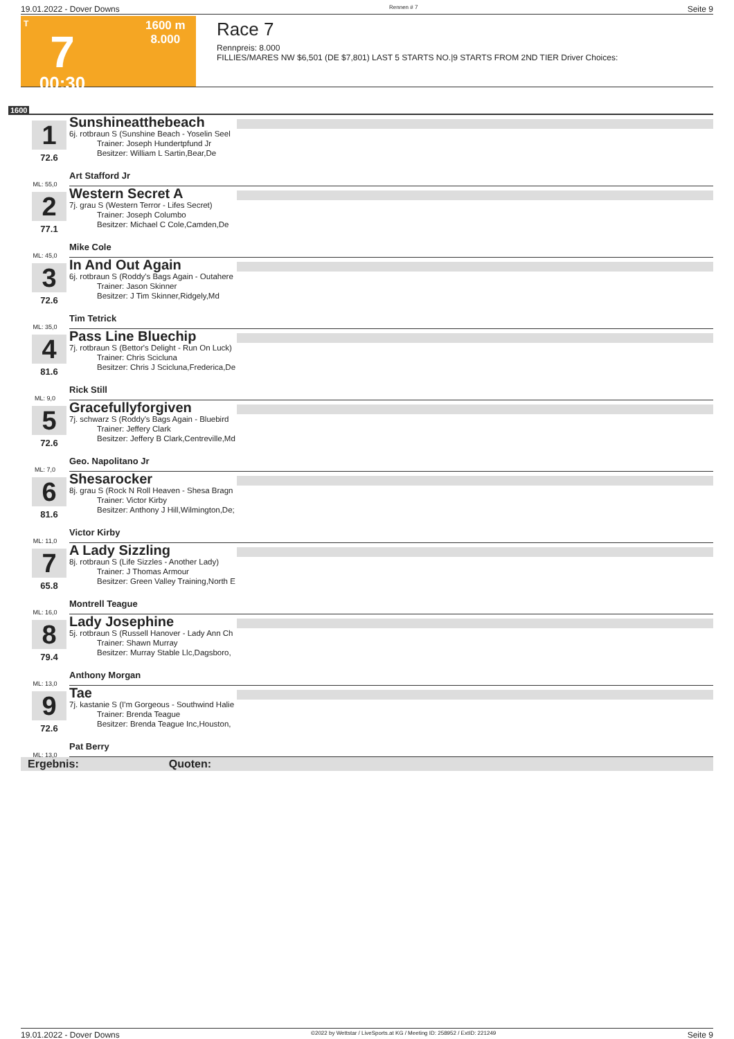19.01.2022 - Dover Downs Rennen # 7 Seite 9
T
7
00:30
1600 m
8.000
Race 7
Rennpreis: 8.000
FILLIES/MARES NW $6,501 (DE $7,801) LAST 5 STARTS NO.|9 STARTS FROM 2ND TIER Driver Choices:
1600
1
72.6
ML: 55,0
Sunshineatthebeach
6j. rotbraun S (Sunshine Beach - Yoselin Seel
Trainer: Joseph Hundertpfund Jr
Besitzer: William L Sartin,Bear,De
Art Stafford Jr
2
77.1
ML: 45,0
Western Secret A
7j. grau S (Western Terror - Lifes Secret)
Trainer: Joseph Columbo
Besitzer: Michael C Cole,Camden,De
Mike Cole
3
72.6
ML: 35,0
In And Out Again
6j. rotbraun S (Roddy's Bags Again - Outahere
Trainer: Jason Skinner
Besitzer: J Tim Skinner,Ridgely,Md
Tim Tetrick
4
81.6
ML: 9,0
Pass Line Bluechip
7j. rotbraun S (Bettor's Delight - Run On Luck)
Trainer: Chris Scicluna
Besitzer: Chris J Scicluna,Frederica,De
Rick Still
5
72.6
ML: 7,0
Gracefullyforgiven
7j. schwarz S (Roddy's Bags Again - Bluebird
Trainer: Jeffery Clark
Besitzer: Jeffery B Clark,Centreville,Md
Geo. Napolitano Jr
6
81.6
ML: 11,0
Shesarocker
8j. grau S (Rock N Roll Heaven - Shesa Bragn
Trainer: Victor Kirby
Besitzer: Anthony J Hill,Wilmington,De;
Victor Kirby
7
65.8
ML: 16,0
A Lady Sizzling
8j. rotbraun S (Life Sizzles - Another Lady)
Trainer: J Thomas Armour
Besitzer: Green Valley Training,North E
Montrell Teague
8
79.4
ML: 13,0
Lady Josephine
5j. rotbraun S (Russell Hanover - Lady Ann Ch
Trainer: Shawn Murray
Besitzer: Murray Stable Llc,Dagsboro,
Anthony Morgan
9
72.6
ML: 13,0
Tae
7j. kastanie S (I'm Gorgeous - Southwind Halie
Trainer: Brenda Teague
Besitzer: Brenda Teague Inc,Houston,
Pat Berry
Ergebnis: Quoten:
19.01.2022 - Dover Downs ©2022 by Wettstar / LiveSports.at KG / Meeting ID: 258952 / ExtID: 221249 Seite 9